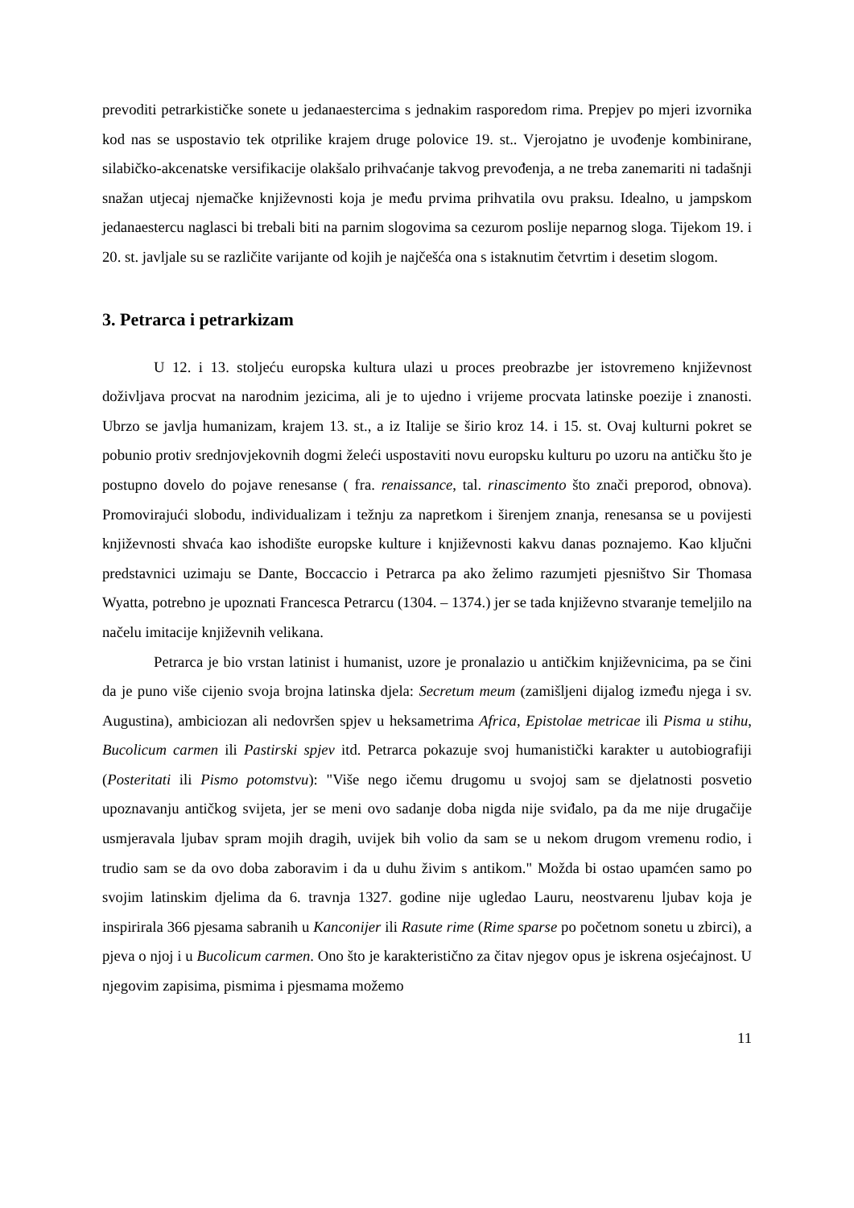prevoditi petrarkističke sonete u jedanaestercima s jednakim rasporedom rima. Prepjev po mjeri izvornika kod nas se uspostavio tek otprilike krajem druge polovice 19. st.. Vjerojatno je uvođenje kombinirane, silabičko-akcenatske versifikacije olakšalo prihvaćanje takvog prevođenja, a ne treba zanemariti ni tadašnji snažan utjecaj njemačke književnosti koja je među prvima prihvatila ovu praksu. Idealno, u jampskom jedanaestercu naglasci bi trebali biti na parnim slogovima sa cezurom poslije neparnog sloga. Tijekom 19. i 20. st. javljale su se različite varijante od kojih je najčešća ona s istaknutim četvrtim i desetim slogom.
3. Petrarca i petrarkizam
U 12. i 13. stoljeću europska kultura ulazi u proces preobrazbe jer istovremeno književnost doživljava procvat na narodnim jezicima, ali je to ujedno i vrijeme procvata latinske poezije i znanosti. Ubrzo se javlja humanizam, krajem 13. st., a iz Italije se širio kroz 14. i 15. st. Ovaj kulturni pokret se pobunio protiv srednjovjekovnih dogmi želeći uspostaviti novu europsku kulturu po uzoru na antičku što je postupno dovelo do pojave renesanse ( fra. renaissance, tal. rinascimento što znači preporod, obnova). Promovirajući slobodu, individualizam i težnju za napretkom i širenjem znanja, renesansa se u povijesti književnosti shvaća kao ishodište europske kulture i književnosti kakvu danas poznajemo. Kao ključni predstavnici uzimaju se Dante, Boccaccio i Petrarca pa ako želimo razumjeti pjesništvo Sir Thomasa Wyatta, potrebno je upoznati Francesca Petrarcu (1304. – 1374.) jer se tada književno stvaranje temeljilo na načelu imitacije književnih velikana.
Petrarca je bio vrstan latinist i humanist, uzore je pronalazio u antičkim književnicima, pa se čini da je puno više cijenio svoja brojna latinska djela: Secretum meum (zamišljeni dijalog između njega i sv. Augustina), ambiciozan ali nedovršen spjev u heksametrima Africa, Epistolae metricae ili Pisma u stihu, Bucolicum carmen ili Pastirski spjev itd. Petrarca pokazuje svoj humanistički karakter u autobiografiji (Posteritati ili Pismo potomstvu): "Više nego ičemu drugomu u svojoj sam se djelatnosti posvetio upoznavanju antičkog svijeta, jer se meni ovo sadanje doba nigda nije sviđalo, pa da me nije drugačije usmjeravala ljubav spram mojih dragih, uvijek bih volio da sam se u nekom drugom vremenu rodio, i trudio sam se da ovo doba zaboravim i da u duhu živim s antikom." Možda bi ostao upamćen samo po svojim latinskim djelima da 6. travnja 1327. godine nije ugledao Lauru, neostvarenu ljubav koja je inspirirala 366 pjesama sabranih u Kanconijer ili Rasute rime (Rime sparse po početnom sonetu u zbirci), a pjeva o njoj i u Bucolicum carmen. Ono što je karakteristično za čitav njegov opus je iskrena osjećajnost. U njegovim zapisima, pismima i pjesmama možemo
11